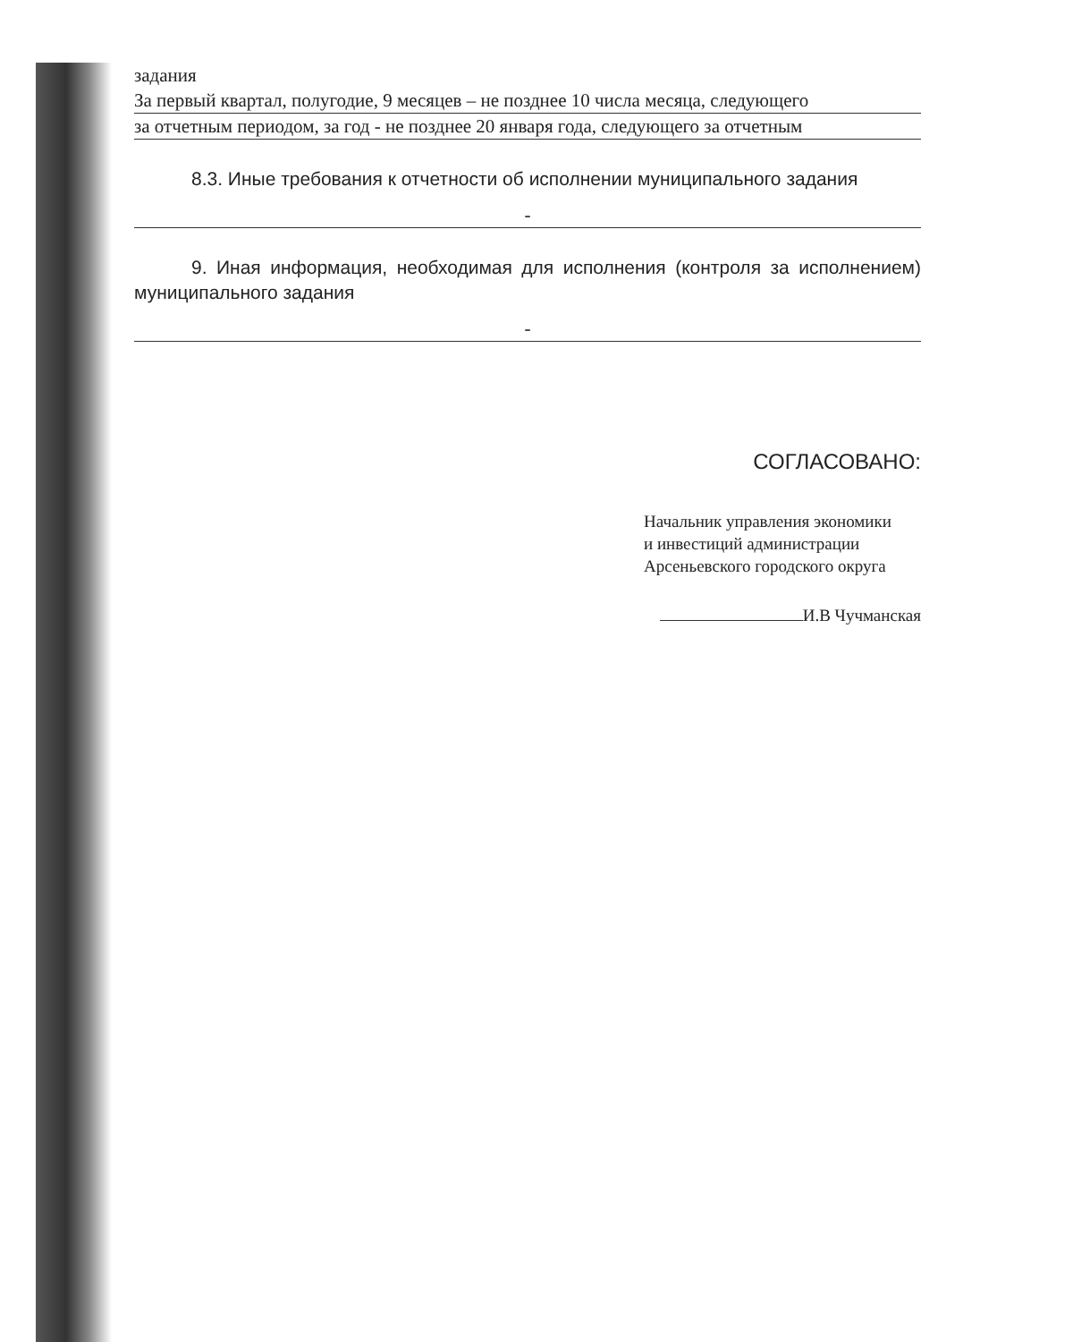задания
За первый квартал, полугодие, 9 месяцев – не позднее 10 числа месяца, следующего
за отчетным периодом, за год - не позднее 20 января года, следующего за отчетным
8.3. Иные требования к отчетности об исполнении муниципального задания
-
9. Иная информация, необходимая для исполнения (контроля за исполнением) муниципального задания
-
СОГЛАСОВАНО:
Начальник управления экономики
и инвестиций администрации
Арсеньевского городского округа
И.В Чучманская